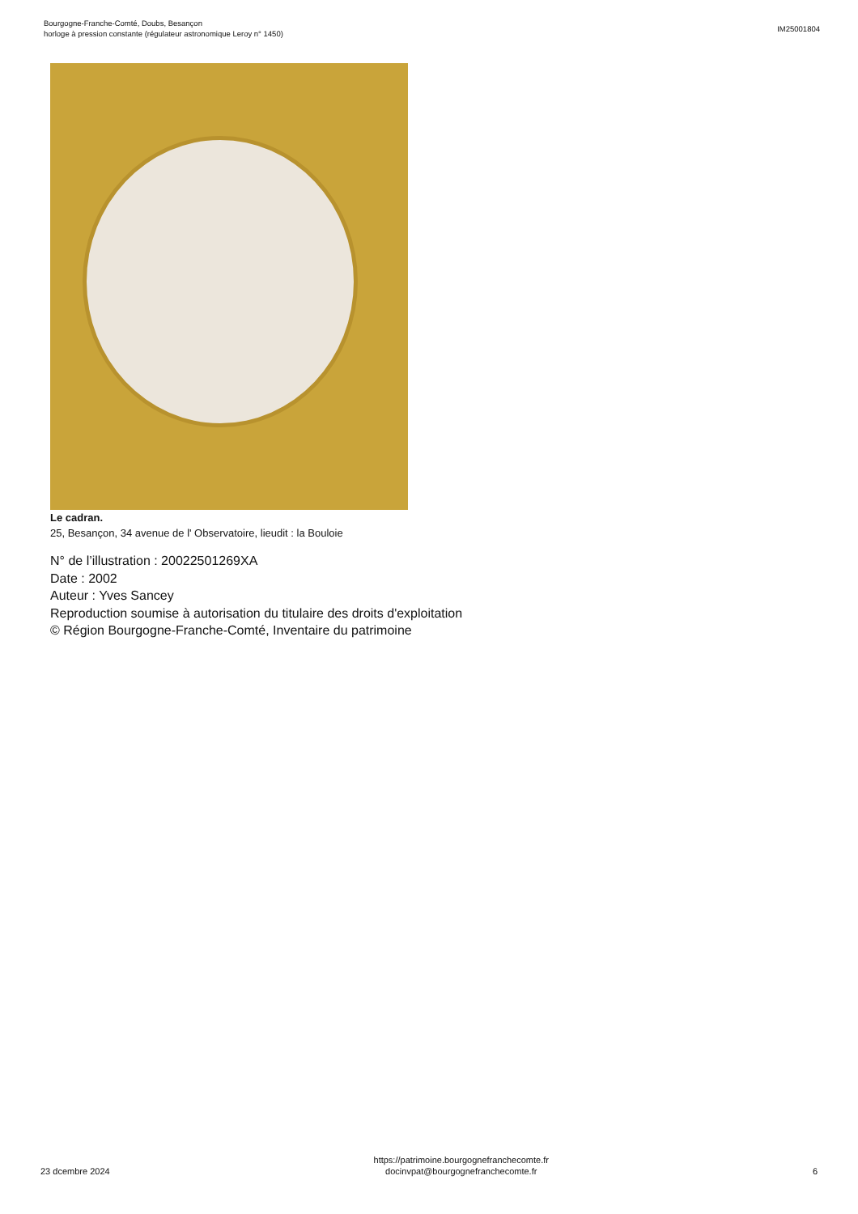Bourgogne-Franche-Comté, Doubs, Besançon
horloge à pression constante (régulateur astronomique Leroy n° 1450)
IM25001804
Le cadran.
25, Besançon, 34 avenue de l' Observatoire, lieudit : la Bouloie
N° de l’illustration : 20022501269XA
Date : 2002
Auteur : Yves Sancey
Reproduction soumise à autorisation du titulaire des droits d'exploitation
© Région Bourgogne-Franche-Comté, Inventaire du patrimoine
23 dcembre 2024
https://patrimoine.bourgognefranchecomte.fr
docinvpat@bourgognefranchecomte.fr
6